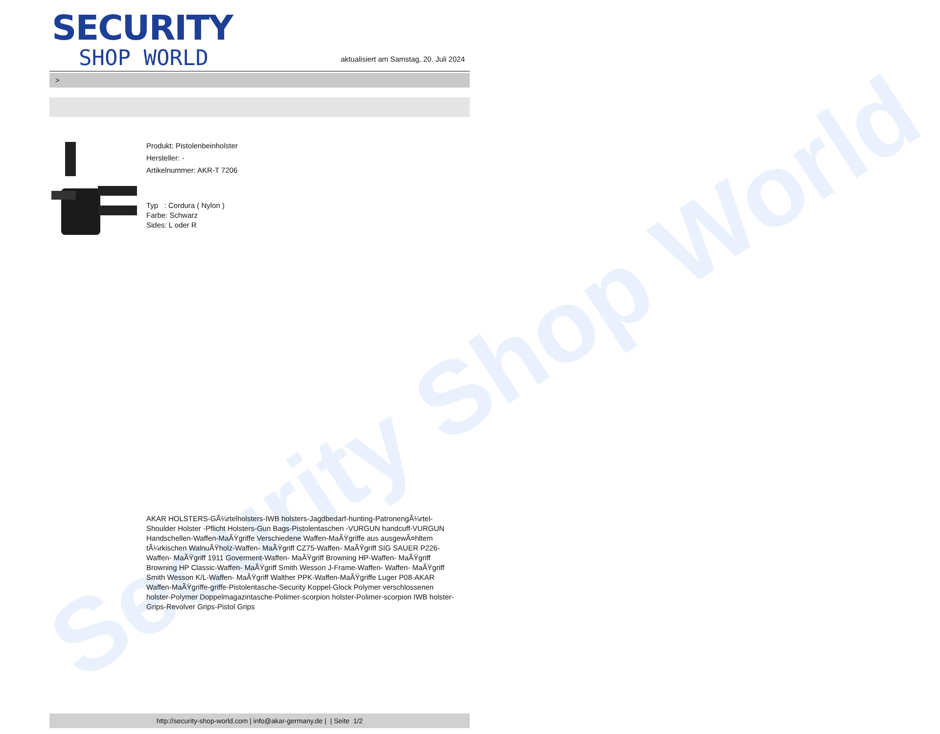Security Shop World
SECURITY
SHOP WORLD
aktualisiert am Samstag, 20. Juli 2024
>
Produkt: Pistolenbeinholster
Hersteller: -
Artikelnummer: AKR-T 7206
Typ : Cordura ( Nylon )
Farbe: Schwarz
Sides: L oder R
AKAR HOLSTERS-GÃ¼rtelholsters-IWB holsters-Jagdbedarf-hunting-PatronengÃ¼rtel- Shoulder Holster -Pflicht Holsters-Gun Bags-Pistolentaschen -VURGUN handcuff-VURGUN Handschellen-Waffen-MaÃŸgriffe Verschiedene Waffen-MaÃŸgriffe aus ausgewÃ¤hltem tÃ¼rkischen WalnuÃŸholz-Waffen- MaÃŸgriff CZ75-Waffen- MaÃŸgriff SIG SAUER P226-Waffen- MaÃŸgriff 1911 Goverment-Waffen- MaÃŸgriff Browning HP-Waffen- MaÃŸgriff Browning HP Classic-Waffen- MaÃŸgriff Smith Wesson J-Frame-Waffen- Waffen- MaÃŸgriff Smith Wesson K/L-Waffen- MaÃŸgriff Walther PPK-Waffen-MaÃŸgriffe Luger P08-AKAR Waffen-MaÃŸgriffe-griffe-Pistolentasche-Security Koppel-Glock Polymer verschlossenen holster-Polymer Doppelmagazintasche-Polimer-scorpion holster-Polimer-scorpion IWB holster-Grips-Revolver Grips-Pistol Grips
http://security-shop-world.com | info@akar-germany.de | | Seite 1/2